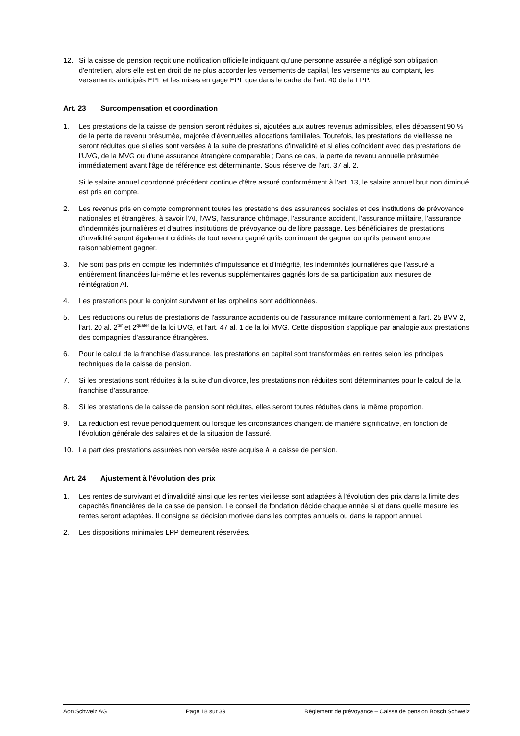12. Si la caisse de pension reçoit une notification officielle indiquant qu'une personne assurée a négligé son obligation d'entretien, alors elle est en droit de ne plus accorder les versements de capital, les versements au comptant, les versements anticipés EPL et les mises en gage EPL que dans le cadre de l'art. 40 de la LPP.
Art. 23 Surcompensation et coordination
1. Les prestations de la caisse de pension seront réduites si, ajoutées aux autres revenus admissibles, elles dépassent 90 % de la perte de revenu présumée, majorée d'éventuelles allocations familiales. Toutefois, les prestations de vieillesse ne seront réduites que si elles sont versées à la suite de prestations d'invalidité et si elles coïncident avec des prestations de l'UVG, de la MVG ou d'une assurance étrangère comparable ; Dans ce cas, la perte de revenu annuelle présumée immédiatement avant l'âge de référence est déterminante. Sous réserve de l'art. 37 al. 2.
Si le salaire annuel coordonné précédent continue d'être assuré conformément à l'art. 13, le salaire annuel brut non diminué est pris en compte.
2. Les revenus pris en compte comprennent toutes les prestations des assurances sociales et des institutions de prévoyance nationales et étrangères, à savoir l'AI, l'AVS, l'assurance chômage, l'assurance accident, l'assurance militaire, l'assurance d'indemnités journalières et d'autres institutions de prévoyance ou de libre passage. Les bénéficiaires de prestations d'invalidité seront également crédités de tout revenu gagné qu'ils continuent de gagner ou qu'ils peuvent encore raisonnablement gagner.
3. Ne sont pas pris en compte les indemnités d'impuissance et d'intégrité, les indemnités journalières que l'assuré a entièrement financées lui-même et les revenus supplémentaires gagnés lors de sa participation aux mesures de réintégration AI.
4. Les prestations pour le conjoint survivant et les orphelins sont additionnées.
5. Les réductions ou refus de prestations de l'assurance accidents ou de l'assurance militaire conformément à l'art. 25 BVV 2, l'art. 20 al. 2<sup>ter</sup> et 2<sup>quater</sup> de la loi UVG, et l'art. 47 al. 1 de la loi MVG. Cette disposition s'applique par analogie aux prestations des compagnies d'assurance étrangères.
6. Pour le calcul de la franchise d'assurance, les prestations en capital sont transformées en rentes selon les principes techniques de la caisse de pension.
7. Si les prestations sont réduites à la suite d'un divorce, les prestations non réduites sont déterminantes pour le calcul de la franchise d'assurance.
8. Si les prestations de la caisse de pension sont réduites, elles seront toutes réduites dans la même proportion.
9. La réduction est revue périodiquement ou lorsque les circonstances changent de manière significative, en fonction de l'évolution générale des salaires et de la situation de l'assuré.
10. La part des prestations assurées non versée reste acquise à la caisse de pension.
Art. 24 Ajustement à l'évolution des prix
1. Les rentes de survivant et d'invalidité ainsi que les rentes vieillesse sont adaptées à l'évolution des prix dans la limite des capacités financières de la caisse de pension. Le conseil de fondation décide chaque année si et dans quelle mesure les rentes seront adaptées. Il consigne sa décision motivée dans les comptes annuels ou dans le rapport annuel.
2. Les dispositions minimales LPP demeurent réservées.
Aon Schweiz AG Page 18 sur 39 Règlement de prévoyance – Caisse de pension Bosch Schweiz